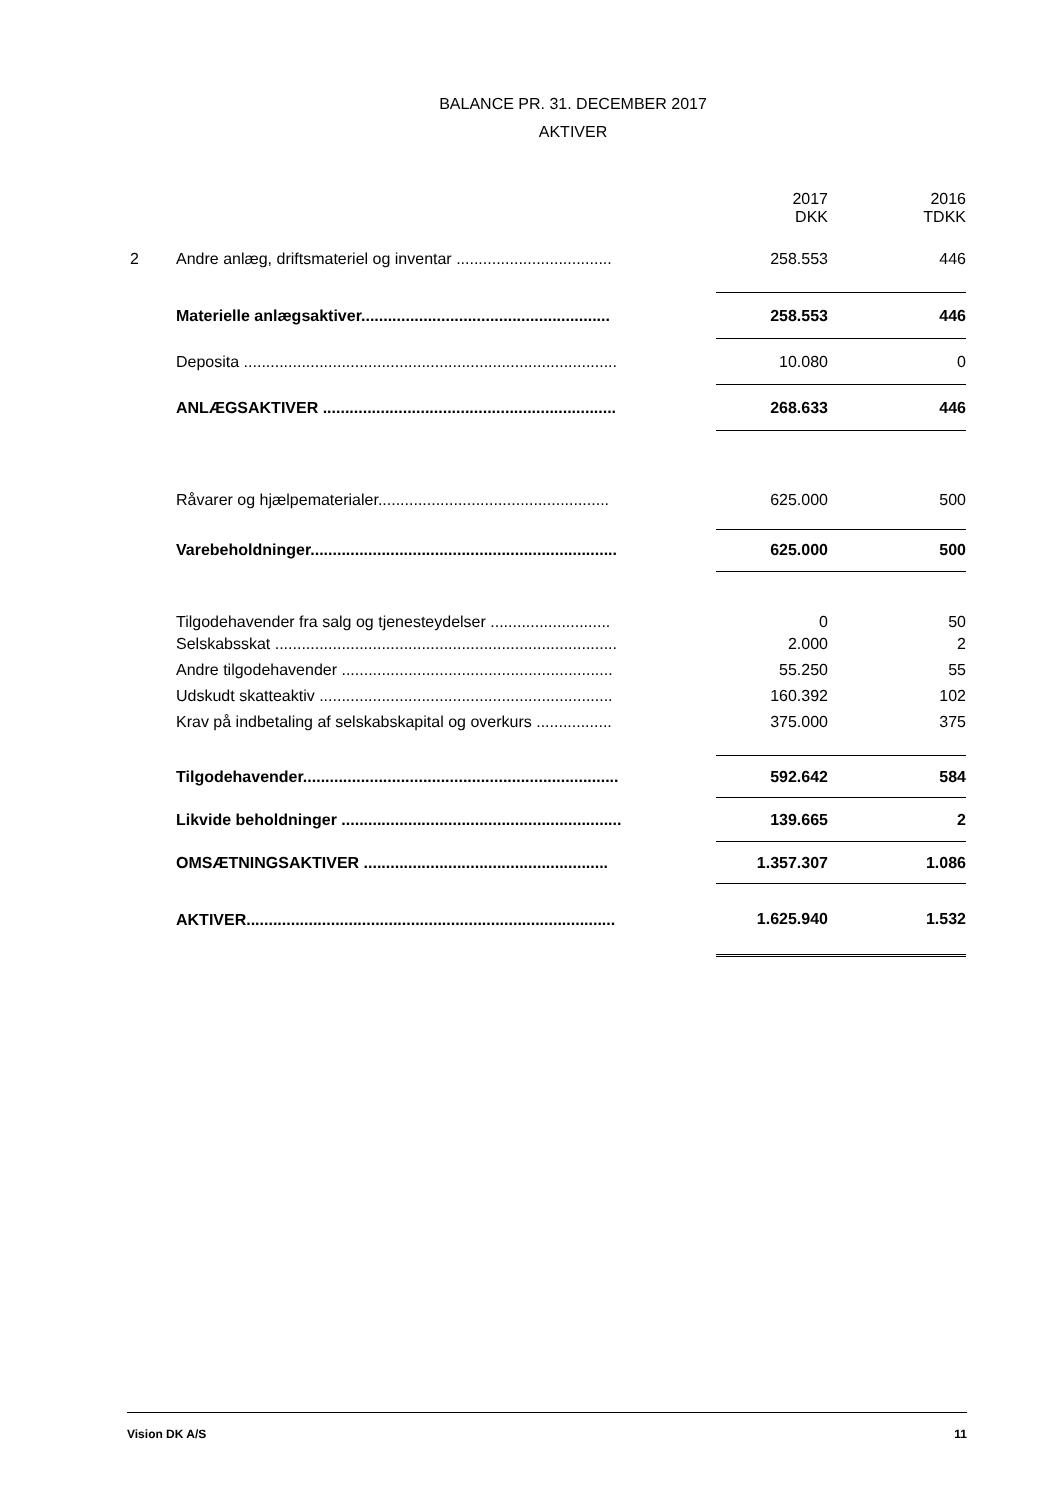BALANCE PR. 31. DECEMBER 2017
AKTIVER
| | | | 2017 DKK | 2016 TDKK |
| 2 | Andre anlæg, driftsmateriel og inventar ................................... | | 258.553 | 446 |
| | Materielle anlægsaktiver........................................................ | | 258.553 | 446 |
| | Deposita .................................................................................... | | 10.080 | 0 |
| | ANLÆGSAKTIVER .................................................................. | | 268.633 | 446 |
| | Råvarer og hjælpematerialer.................................................... | | 625.000 | 500 |
| | Varebeholdninger..................................................................... | | 625.000 | 500 |
| | Tilgodehavender fra salg og tjenesteydelser ........................... | | 0 | 50 |
| | Selskabsskat ............................................................................. | | 2.000 | 2 |
| | Andre tilgodehavender ............................................................. | | 55.250 | 55 |
| | Udskudt skatteaktiv .................................................................. | | 160.392 | 102 |
| | Krav på indbetaling af selskabskapital og overkurs ................. | | 375.000 | 375 |
| | Tilgodehavender....................................................................... | | 592.642 | 584 |
| | Likvide beholdninger ............................................................... | | 139.665 | 2 |
| | OMSÆTNINGSAKTIVER ....................................................... | | 1.357.307 | 1.086 |
| | AKTIVER................................................................................... | | 1.625.940 | 1.532 |
Vision DK A/S 11